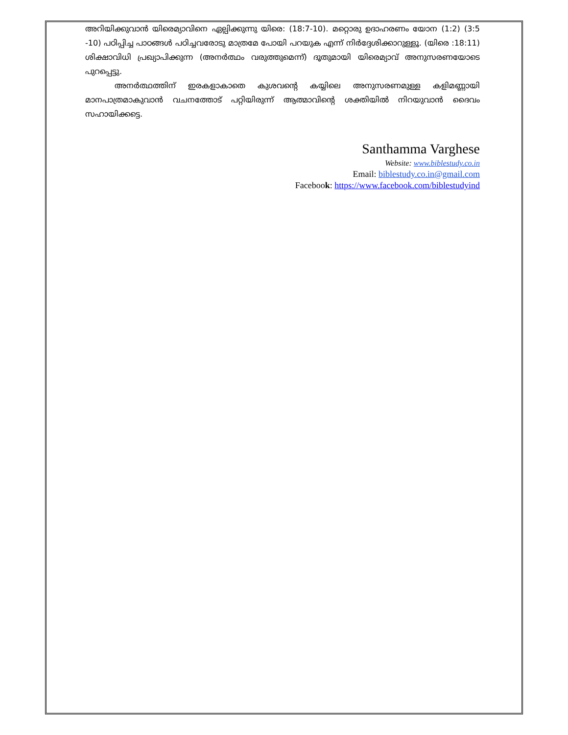അറിയിക്കുവാൻ യിരെമ്യാവിനെ ഏല്പിക്കുന്നു യിരെ: (18:7-10). മറ്റൊരു ഉദാഹരണം യോന (1:2) (3:5 -10) പഠിപ്പിച്ച പാഠങ്ങൾ പഠിച്ചവരോടു മാത്രമേ പോയി പറയുക എന്ന് നിർദ്ദേശിക്കാറുള്ളൂ. (യിരെ :18:11) ശിക്ഷാവിധി പ്രഖ്യാപിക്കുന്ന (അനർത്ഥം വരുത്തുമെന്ന്) ദൂതുമായി യിരെമ്യാവ് അനുസരണയോടെ പുറപ്പെട്ടു.
അനർത്ഥത്തിന് ഇരകളാകാതെ കുശവന്റെ കയ്യിലെ അനുസരണമുള്ള കളിമണ്ണായി മാനപാത്രമാകുവാൻ വചനത്തോട് പറ്റിയിരുന്ന് ആത്മാവിന്റെ ശക്തിയിൽ നിറയുവാൻ ദൈവം സഹായിക്കട്ടെ.
Santhamma Varghese
Website: www.biblestudy.co.in
Email: biblestudy.co.in@gmail.com
Facebook: https://www.facebook.com/biblestudyind